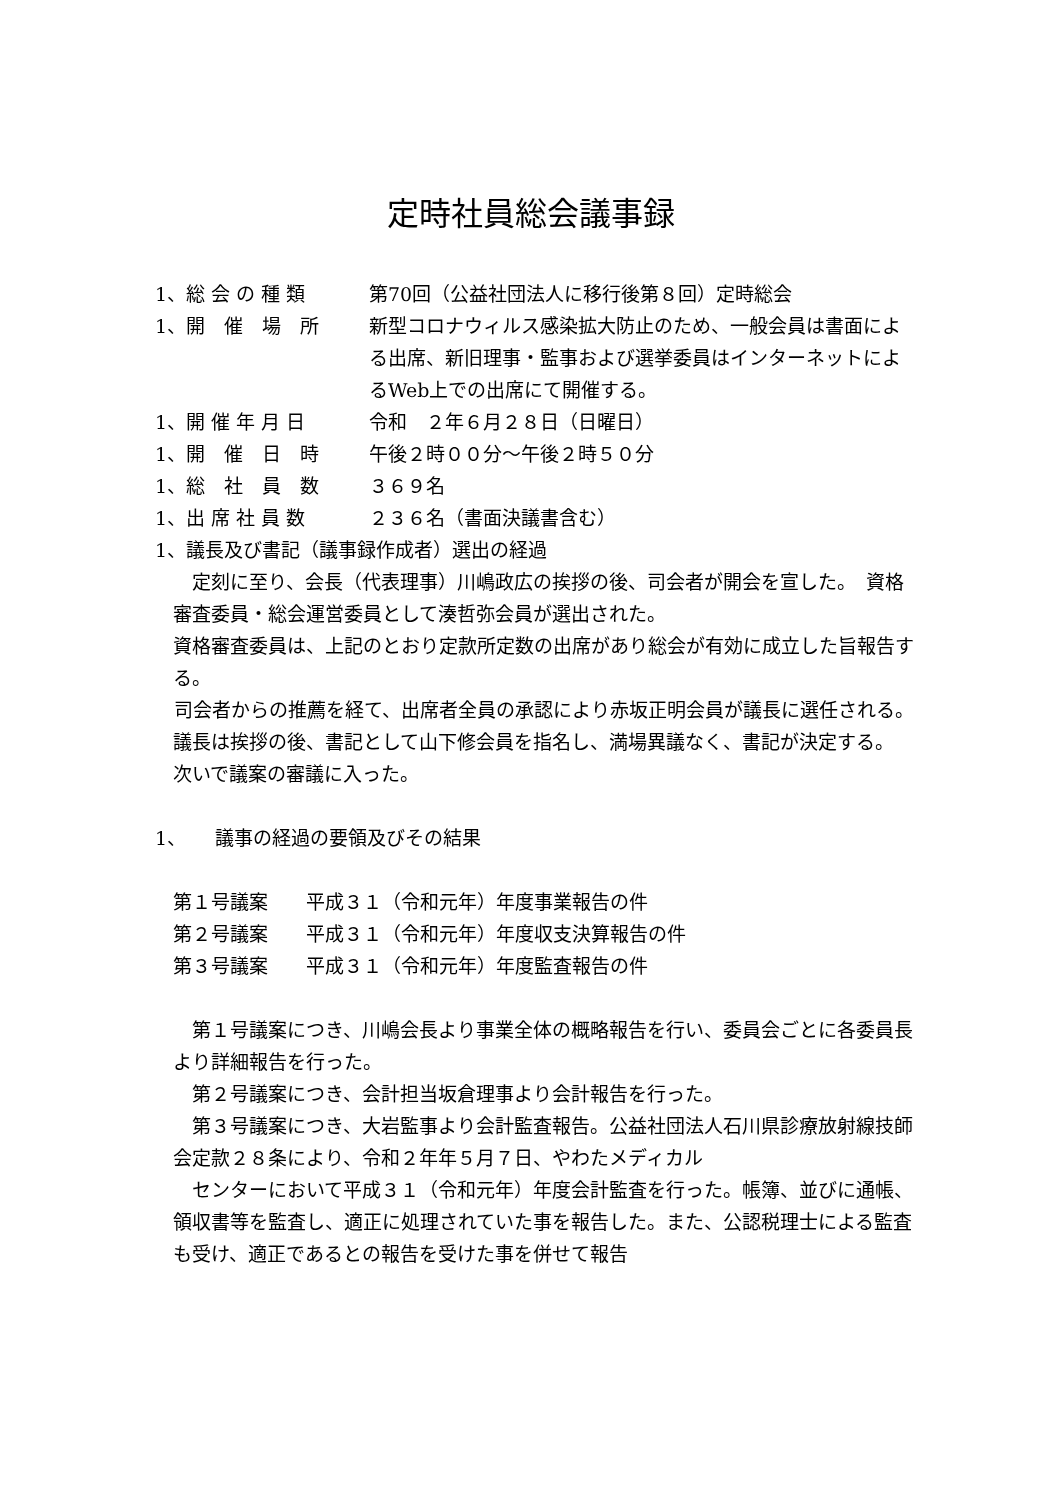定時社員総会議事録
1、総 会 の 種 類 第70回（公益社団法人に移行後第８回）定時総会
1、開　催　場　所 新型コロナウィルス感染拡大防止のため、一般会員は書面による出席、新旧理事・監事および選挙委員はインターネットによるWeb上での出席にて開催する。
1、開 催 年 月 日 令和　２年６月２８日（日曜日）
1、開　催　日　時 午後２時００分～午後２時５０分
1、総　社　員　数 ３６９名
1、出 席 社 員 数 ２３６名（書面決議書含む）
1、議長及び書記（議事録作成者）選出の経過
　定刻に至り、会長（代表理事）川嶋政広の挨拶の後、司会者が開会を宣した。　資格審査委員・総会運営委員として湊哲弥会員が選出された。
資格審査委員は、上記のとおり定款所定数の出席があり総会が有効に成立した旨報告する。
　司会者からの推薦を経て、出席者全員の承認により赤坂正明会員が議長に選任される。
議長は挨拶の後、書記として山下修会員を指名し、満場異議なく、書記が決定する。
次いで議案の審議に入った。
1、　　議事の経過の要領及びその結果
第１号議案　　平成３１（令和元年）年度事業報告の件
第２号議案　　平成３１（令和元年）年度収支決算報告の件
第３号議案　　平成３１（令和元年）年度監査報告の件
　第１号議案につき、川嶋会長より事業全体の概略報告を行い、委員会ごとに各委員長より詳細報告を行った。
　第２号議案につき、会計担当坂倉理事より会計報告を行った。
　第３号議案につき、大岩監事より会計監査報告。公益社団法人石川県診療放射線技師会定款２８条により、令和２年年５月７日、やわたメディカル
　センターにおいて平成３１（令和元年）年度会計監査を行った。帳簿、並びに通帳、領収書等を監査し、適正に処理されていた事を報告した。また、公認税理士による監査も受け、適正であるとの報告を受けた事を併せて報告